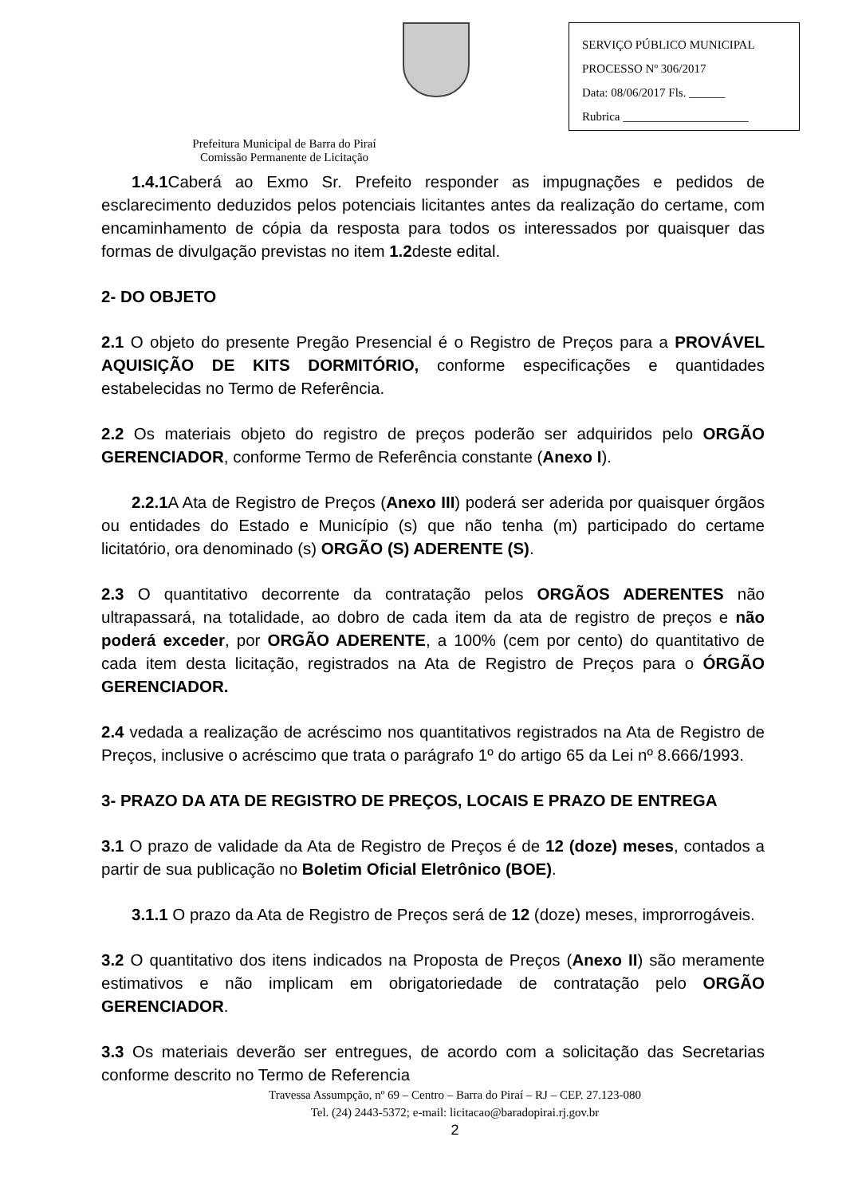Prefeitura Municipal de Barra do Piraí
Comissão Permanente de Licitação
SERVIÇO PÚBLICO MUNICIPAL
PROCESSO Nº 306/2017
Data: 08/06/2017 Fls. ______
Rubrica _____________________
1.4.1 Caberá ao Exmo Sr. Prefeito responder as impugnações e pedidos de esclarecimento deduzidos pelos potenciais licitantes antes da realização do certame, com encaminhamento de cópia da resposta para todos os interessados por quaisquer das formas de divulgação previstas no item 1.2deste edital.
2- DO OBJETO
2.1 O objeto do presente Pregão Presencial é o Registro de Preços para a PROVÁVEL AQUISIÇÃO DE KITS DORMITÓRIO, conforme especificações e quantidades estabelecidas no Termo de Referência.
2.2 Os materiais objeto do registro de preços poderão ser adquiridos pelo ORGÃO GERENCIADOR, conforme Termo de Referência constante (Anexo I).
2.2.1 A Ata de Registro de Preços (Anexo III) poderá ser aderida por quaisquer órgãos ou entidades do Estado e Município (s) que não tenha (m) participado do certame licitatório, ora denominado (s) ORGÃO (S) ADERENTE (S).
2.3 O quantitativo decorrente da contratação pelos ORGÃOS ADERENTES não ultrapassará, na totalidade, ao dobro de cada item da ata de registro de preços e não poderá exceder, por ORGÃO ADERENTE, a 100% (cem por cento) do quantitativo de cada item desta licitação, registrados na Ata de Registro de Preços para o ÓRGÃO GERENCIADOR.
2.4 vedada a realização de acréscimo nos quantitativos registrados na Ata de Registro de Preços, inclusive o acréscimo que trata o parágrafo 1º do artigo 65 da Lei nº 8.666/1993.
3- PRAZO DA ATA DE REGISTRO DE PREÇOS, LOCAIS E PRAZO DE ENTREGA
3.1 O prazo de validade da Ata de Registro de Preços é de 12 (doze) meses, contados a partir de sua publicação no Boletim Oficial Eletrônico (BOE).
3.1.1 O prazo da Ata de Registro de Preços será de 12 (doze) meses, improrrogáveis.
3.2 O quantitativo dos itens indicados na Proposta de Preços (Anexo II) são meramente estimativos e não implicam em obrigatoriedade de contratação pelo ORGÃO GERENCIADOR.
3.3 Os materiais deverão ser entregues, de acordo com a solicitação das Secretarias conforme descrito no Termo de Referencia
Travessa Assumpção, nº 69 – Centro – Barra do Piraí – RJ – CEP. 27.123-080
Tel. (24) 2443-5372; e-mail: licitacao@baradopirai.rj.gov.br
2